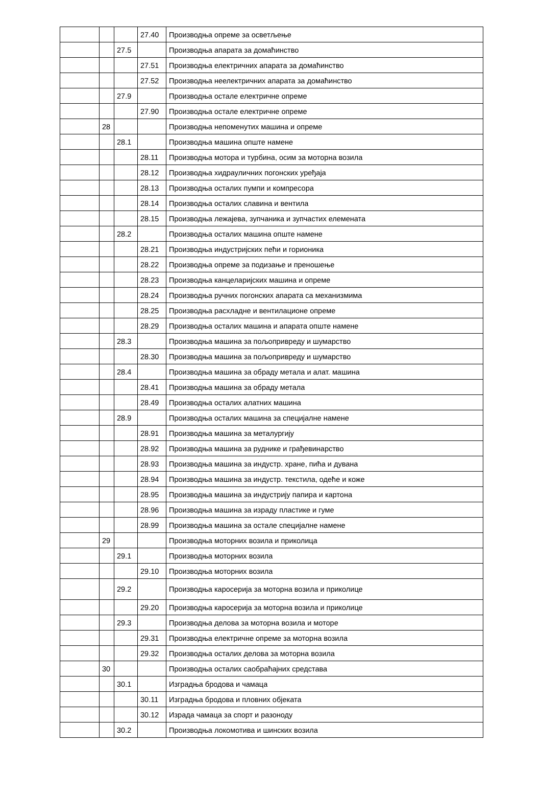| | | | 27.40 | Производња опреме за осветљење |
| | | 27.5 | | Производња апарата за домаћинство |
| | | | 27.51 | Производња електричних апарата за домаћинство |
| | | | 27.52 | Производња неелектричних апарата за домаћинство |
| | | 27.9 | | Производња остале електричне опреме |
| | | | 27.90 | Производња остале електричне опреме |
| | 28 | | | Производња непоменутих машина и опреме |
| | | 28.1 | | Производња машина опште намене |
| | | | 28.11 | Производња мотора и турбина, осим за моторна возила |
| | | | 28.12 | Производња хидрауличних погонских уређаја |
| | | | 28.13 | Производња осталих пумпи и компресора |
| | | | 28.14 | Производња осталих славина и вентила |
| | | | 28.15 | Производња лежајева, зупчаника и зупчастих елемената |
| | | 28.2 | | Производња осталих машина опште намене |
| | | | 28.21 | Производња индустријских пећи и горионика |
| | | | 28.22 | Производња опреме за подизање и преношење |
| | | | 28.23 | Производња канцеларијских машина и опреме |
| | | | 28.24 | Производња ручних погонских апарата са механизмима |
| | | | 28.25 | Производња расхладне и вентилационе опреме |
| | | | 28.29 | Производња осталих машина и апарата опште намене |
| | | 28.3 | | Производња машина за пољопривреду и шумарство |
| | | | 28.30 | Производња машина за пољопривреду и шумарство |
| | | 28.4 | | Производња машина за обраду метала и алат. машина |
| | | | 28.41 | Производња машина за обраду метала |
| | | | 28.49 | Производња осталих алатних машина |
| | | 28.9 | | Производња осталих машина за специјалне намене |
| | | | 28.91 | Производња машина за металургију |
| | | | 28.92 | Производња машина за руднике и грађевинарство |
| | | | 28.93 | Производња машина за индустр. хране, пића и дувана |
| | | | 28.94 | Производња машина за индустр. текстила, одеће и коже |
| | | | 28.95 | Производња машина за индустрију папира и картона |
| | | | 28.96 | Производња машина за израду пластике и гуме |
| | | | 28.99 | Производња машина за остале специјалне намене |
| | 29 | | | Производња моторних возила и приколица |
| | | 29.1 | | Производња моторних возила |
| | | | 29.10 | Производња моторних возила |
| | | 29.2 | | Производња каросерија за моторна возила и приколице |
| | | | 29.20 | Производња каросерија за моторна возила и приколице |
| | | 29.3 | | Производња делова за моторна возила и моторе |
| | | | 29.31 | Производња електричне опреме за моторна возила |
| | | | 29.32 | Производња осталих делова за моторна возила |
| | 30 | | | Производња осталих саобраћајних средстава |
| | | 30.1 | | Изградња бродова и чамаца |
| | | | 30.11 | Изградња бродова и пловних објеката |
| | | | 30.12 | Израда чамаца за спорт и разоноду |
| | | 30.2 | | Производња локомотива и шинских возила |